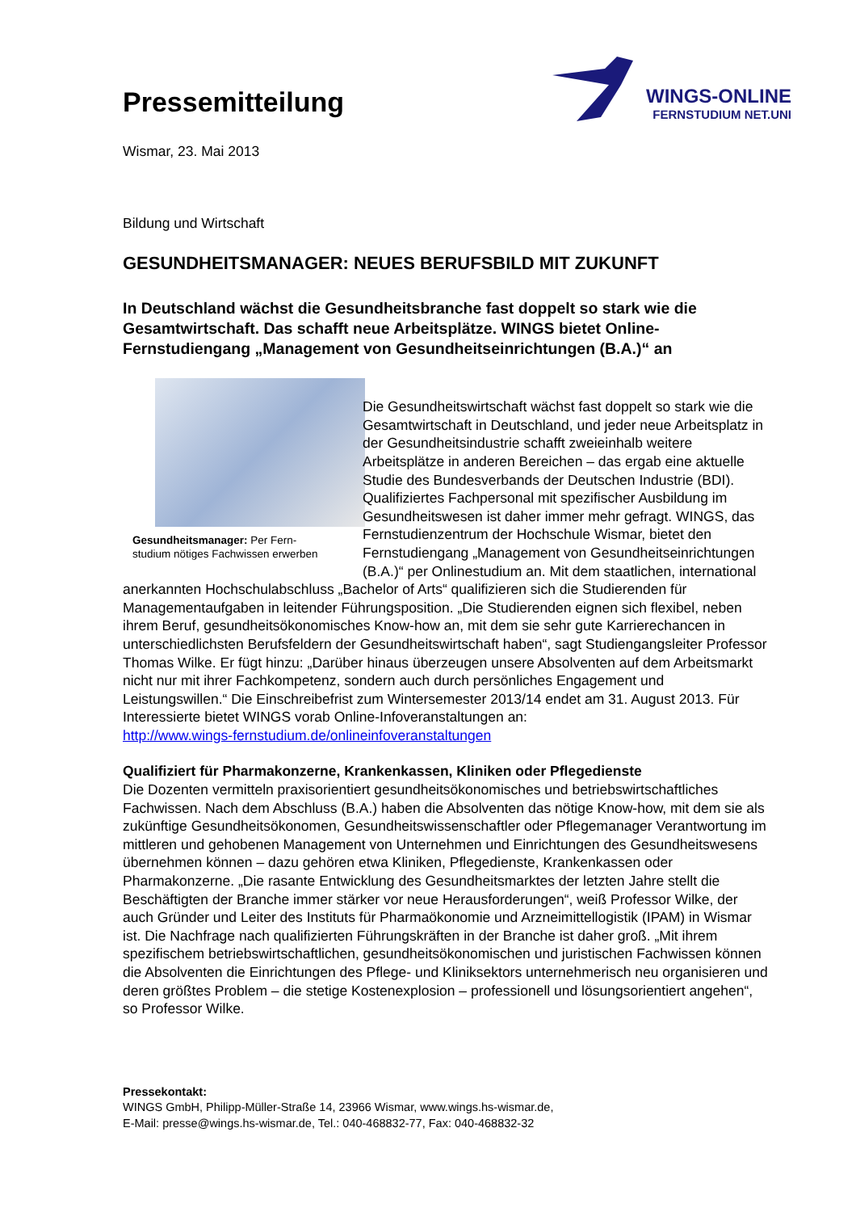Pressemitteilung
WINGS-ONLINE
FERNSTUDIUM NET.UNI
Wismar, 23. Mai 2013
Bildung und Wirtschaft
GESUNDHEITSMANAGER: NEUES BERUFSBILD MIT ZUKUNFT
In Deutschland wächst die Gesundheitsbranche fast doppelt so stark wie die Gesamtwirtschaft. Das schafft neue Arbeitsplätze. WINGS bietet Online-Fernstudiengang „Management von Gesundheitseinrichtungen (B.A.)“ an
Gesundheitsmanager: Per Fern-
studium nötiges Fachwissen erwerben
Die Gesundheitswirtschaft wächst fast doppelt so stark wie die Gesamtwirtschaft in Deutschland, und jeder neue Arbeitsplatz in der Gesundheitsindustrie schafft zweieinhalb weitere Arbeitsplätze in anderen Bereichen – das ergab eine aktuelle Studie des Bundesverbands der Deutschen Industrie (BDI). Qualifiziertes Fachpersonal mit spezifischer Ausbildung im Gesundheitswesen ist daher immer mehr gefragt. WINGS, das Fernstudienzentrum der Hochschule Wismar, bietet den Fernstudiengang „Management von Gesundheitseinrichtungen (B.A.)“ per Onlinestudium an. Mit dem staatlichen, international anerkannten Hochschulabschluss „Bachelor of Arts“ qualifizieren sich die Studierenden für Managementaufgaben in leitender Führungsposition. „Die Studierenden eignen sich flexibel, neben ihrem Beruf, gesundheitsökonomisches Know-how an, mit dem sie sehr gute Karrierechancen in unterschiedlichsten Berufsfeldern der Gesundheitswirtschaft haben“, sagt Studiengangsleiter Professor Thomas Wilke. Er fügt hinzu: „Darüber hinaus überzeugen unsere Absolventen auf dem Arbeitsmarkt nicht nur mit ihrer Fachkompetenz, sondern auch durch persönliches Engagement und Leistungswillen.“ Die Einschreibefrist zum Wintersemester 2013/14 endet am 31. August 2013. Für Interessierte bietet WINGS vorab Online-Infoveranstaltungen an:
http://www.wings-fernstudium.de/onlineinfoveranstaltungen
Qualifiziert für Pharmakonzerne, Krankenkassen, Kliniken oder Pflegedienste
Die Dozenten vermitteln praxisorientiert gesundheitsökonomisches und betriebswirtschaftliches Fachwissen. Nach dem Abschluss (B.A.) haben die Absolventen das nötige Know-how, mit dem sie als zukünftige Gesundheitsökonomen, Gesundheitswissenschaftler oder Pflegemanager Verantwortung im mittleren und gehobenen Management von Unternehmen und Einrichtungen des Gesundheitswesens übernehmen können – dazu gehören etwa Kliniken, Pflegedienste, Krankenkassen oder Pharmakonzerne. „Die rasante Entwicklung des Gesundheitsmarktes der letzten Jahre stellt die Beschäftigten der Branche immer stärker vor neue Herausforderungen“, weiß Professor Wilke, der auch Gründer und Leiter des Instituts für Pharmaökonomie und Arzneimittellogistik (IPAM) in Wismar ist. Die Nachfrage nach qualifizierten Führungskräften in der Branche ist daher groß. „Mit ihrem spezifischem betriebswirtschaftlichen, gesundheitsökonomischen und juristischen Fachwissen können die Absolventen die Einrichtungen des Pflege- und Kliniksektors unternehmerisch neu organisieren und deren größtes Problem – die stetige Kostenexplosion – professionell und lösungsorientiert angehen“, so Professor Wilke.
Pressekontakt:
WINGS GmbH, Philipp-Müller-Straße 14, 23966 Wismar, www.wings.hs-wismar.de,
E-Mail: presse@wings.hs-wismar.de, Tel.: 040-468832-77, Fax: 040-468832-32